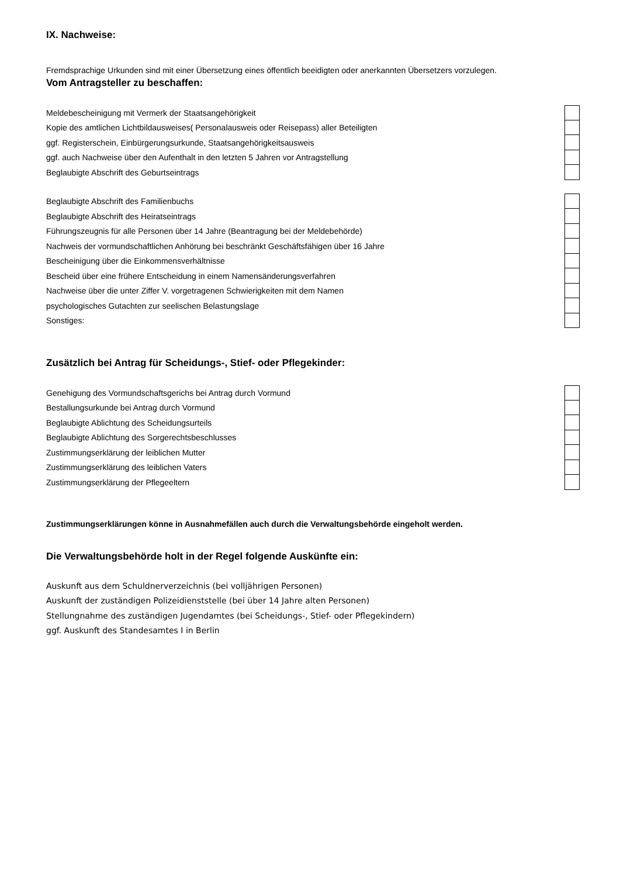IX. Nachweise:
Fremdsprachige Urkunden sind mit einer Übersetzung eines öffentlich beeidigten oder anerkannten Übersetzers vorzulegen.
Vom Antragsteller zu beschaffen:
Meldebescheinigung mit Vermerk der Staatsangehörigkeit
Kopie des amtlichen Lichtbildausweises( Personalausweis oder Reisepass) aller Beteiligten
ggf. Registerschein, Einbürgerungsurkunde, Staatsangehörigkeitsausweis
ggf. auch Nachweise über den Aufenthalt in den letzten 5 Jahren vor Antragstellung
Beglaubigte Abschrift des Geburtseintrags
Beglaubigte Abschrift des Familienbuchs
Beglaubigte Abschrift des Heiratseintrags
Führungszeugnis für alle Personen über 14 Jahre (Beantragung bei der Meldebehörde)
Nachweis der vormundschaftlichen Anhörung bei beschränkt Geschäftsfähigen über 16 Jahre
Bescheinigung über die Einkommensverhältnisse
Bescheid über eine frühere Entscheidung in einem Namensänderungsverfahren
Nachweise über die unter Ziffer V. vorgetragenen Schwierigkeiten mit dem Namen
psychologisches Gutachten zur seelischen Belastungslage
Sonstiges:
Zusätzlich bei Antrag für Scheidungs-, Stief- oder Pflegekinder:
Genehigung des Vormundschaftsgerichs bei Antrag durch Vormund
Bestallungsurkunde bei Antrag durch Vormund
Beglaubigte Ablichtung des Scheidungsurteils
Beglaubigte Ablichtung des Sorgerechtsbeschlusses
Zustimmungserklärung der leiblichen Mutter
Zustimmungserklärung des leiblichen Vaters
Zustimmungserklärung der Pflegeeltern
Zustimmungserklärungen könne in Ausnahmefällen auch durch die Verwaltungsbehörde eingeholt werden.
Die Verwaltungsbehörde holt in der Regel folgende Auskünfte ein:
Auskunft aus dem Schuldnerverzeichnis (bei volljährigen Personen)
Auskunft der zuständigen Polizeidienststelle (bei über 14 Jahre alten Personen)
Stellungnahme des zuständigen Jugendamtes (bei Scheidungs-, Stief- oder Pflegekindern)
ggf. Auskunft des Standesamtes I in Berlin